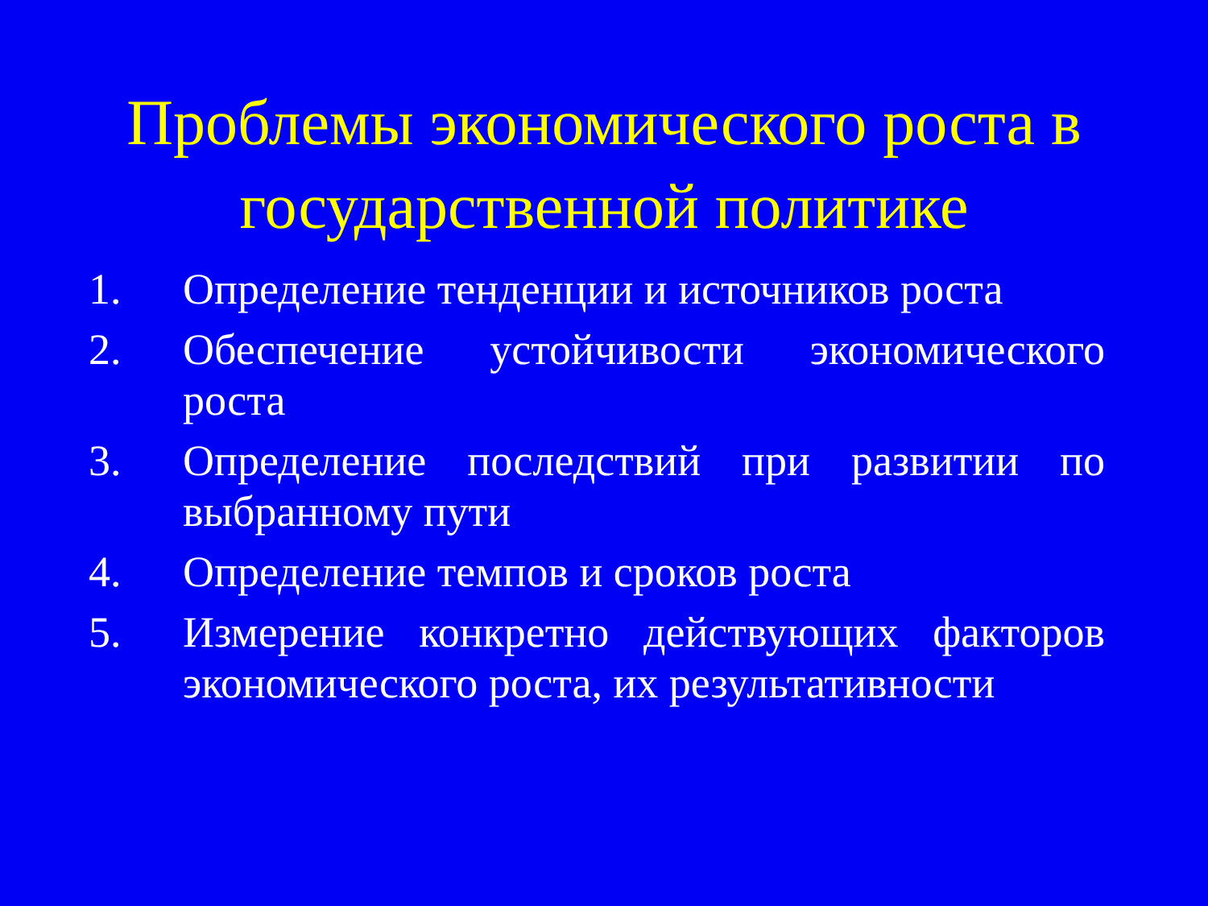Проблемы экономического роста в
государственной политике
1. Определение тенденции и источников роста
2. Обеспечение устойчивости экономического роста
3. Определение последствий при развитии по выбранному пути
4. Определение темпов и сроков роста
5. Измерение конкретно действующих факторов экономического роста, их результативности